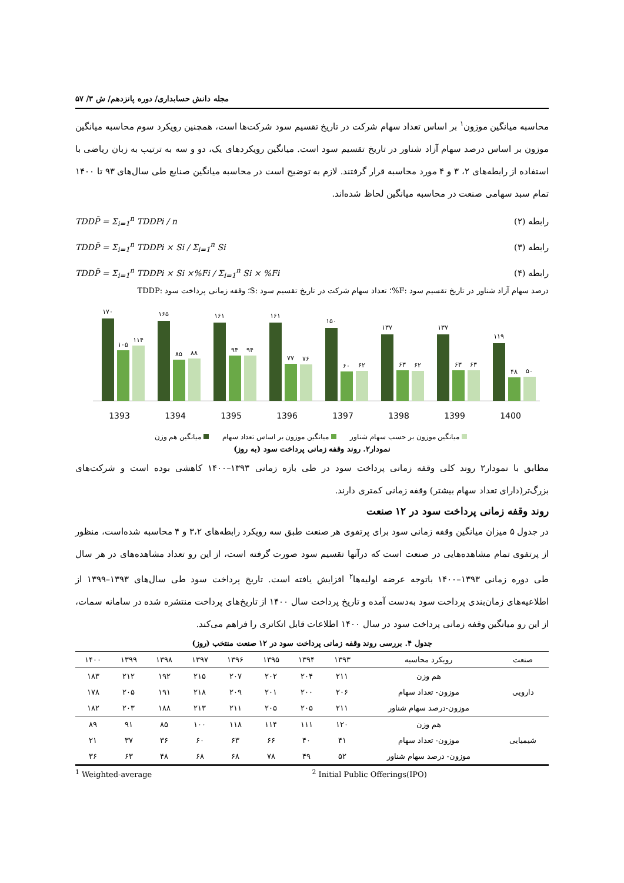مجله دانش حسابداری/ دوره پانزدهم/ ش ۳/ ۵۷
محاسبه میانگین موزون<sup>۱</sup> بر اساس تعداد سهام شرکت در تاریخ تقسیم سود شرکت‌ها است، همچنین رویکرد سوم محاسبه میانگین موزون بر اساس درصد سهام آزاد شناور در تاریخ تقسیم سود است. میانگین رویکردهای یک، دو و سه به ترتیب به زبان ریاضی با استفاده از رابطه‌های ۲، ۳ و ۴ مورد محاسبه قرار گرفتند. لازم به توضیح است در محاسبه میانگین صنایع طی سال‌های ۹۳ تا ۱۴۰۰ تمام سبد سهامی صنعت در محاسبه میانگین لحاظ شده‌اند.
رابطه (۲) TDDP̄ = Σ<sub>i=1</sub><sup>n</sup> TDDPi / n
رابطه (۳) TDDP̄ = Σ<sub>i=1</sub><sup>n</sup> TDDPi × Si / Σ<sub>i=1</sub><sup>n</sup> Si
رابطه (۴) TDDP̄ = Σ<sub>i=1</sub><sup>n</sup> TDDPi × Si ×%Fi / Σ<sub>i=1</sub><sup>n</sup> Si × %Fi
درصد سهام آزاد شناور در تاریخ تقسیم سود :F%؛ تعداد سهام شرکت در تاریخ تقسیم سود :S؛ وقفه زمانی پرداخت سود :TDDP
۱۷۰
۱۰۵
۱۱۴
1393
۱۶۵
۸۵
۸۸
1394
۱۶۱
۹۴
۹۴
1395
۱۶۱
۷۷
۷۶
1396
۱۵۰
۶۰
۶۲
1397
۱۳۷
۶۳
۶۲
1398
۱۳۷
۶۳
۶۳
1399
۱۱۹
۴۸
۵۰
1400
میانگین موزون بر حسب سهام شناور میانگین موزون بر اساس تعداد سهام میانگین هم وزن
نمودار۲. روند وقفه زمانی پرداخت سود (به روز)
مطابق با نمودار۲ روند کلی وقفه زمانی پرداخت سود در طی بازه زمانی ۱۳۹۳–۱۴۰۰ کاهشی بوده است و شرکت‌های بزرگ‌تر(دارای تعداد سهام بیشتر) وقفه زمانی کمتری دارند.
روند وقفه زمانی پرداخت سود در ۱۲ صنعت
در جدول ۵ میزان میانگین وقفه زمانی سود برای پرتفوی هر صنعت طبق سه رویکرد رابطه‌های ۳،۲ و ۴ محاسبه شده‌است، منظور از پرتفوی تمام مشاهده‌هایی در صنعت است که درآنها تقسیم سود صورت گرفته است، از این رو تعداد مشاهده‌های در هر سال طی دوره زمانی ۱۳۹۳–۱۴۰۰ باتوجه عرضه اولیه‌ها<sup>۲</sup> افزایش یافته است. تاریخ پرداخت سود طی سال‌های ۱۳۹۳–۱۳۹۹ از اطلاعیه‌های زمان‌بندی پرداخت سود به‌دست آمده و تاریخ پرداخت سال ۱۴۰۰ از تاریخ‌های پرداخت منتشره شده در سامانه سمات، از این رو میانگین وقفه زمانی پرداخت سود در سال ۱۴۰۰ اطلاعات قابل اتکاتری را فراهم می‌کند.
جدول ۴. بررسی روند وقفه زمانی پرداخت سود در ۱۲ صنعت منتخب (روز)
| صنعت | رویکرد محاسبه | ۱۳۹۳ | ۱۳۹۴ | ۱۳۹۵ | ۱۳۹۶ | ۱۳۹۷ | ۱۳۹۸ | ۱۳۹۹ | ۱۴۰۰ |
| --- | --- | --- | --- | --- | --- | --- | --- | --- | --- |
| دارویی | هم وزن | ۲۱۱ | ۲۰۴ | ۲۰۲ | ۲۰۷ | ۲۱۵ | ۱۹۲ | ۲۱۲ | ۱۸۳ |
| | موزون- تعداد سهام | ۲۰۶ | ۲۰۰ | ۲۰۱ | ۲۰۹ | ۲۱۸ | ۱۹۱ | ۲۰۵ | ۱۷۸ |
| | موزون-درصد سهام شناور | ۲۱۱ | ۲۰۵ | ۲۰۵ | ۲۱۱ | ۲۱۳ | ۱۸۸ | ۲۰۳ | ۱۸۲ |
| شیمیایی | هم وزن | ۱۲۰ | ۱۱۱ | ۱۱۴ | ۱۱۸ | ۱۰۰ | ۸۵ | ۹۱ | ۸۹ |
| | موزون- تعداد سهام | ۴۱ | ۴۰ | ۶۶ | ۶۳ | ۶۰ | ۳۶ | ۳۷ | ۲۱ |
| | موزون- درصد سهام شناور | ۵۲ | ۴۹ | ۷۸ | ۶۸ | ۶۸ | ۴۸ | ۶۳ | ۳۶ |
<sup>1</sup> Weighted-average <sup>2</sup> Initial Public Offerings(IPO)